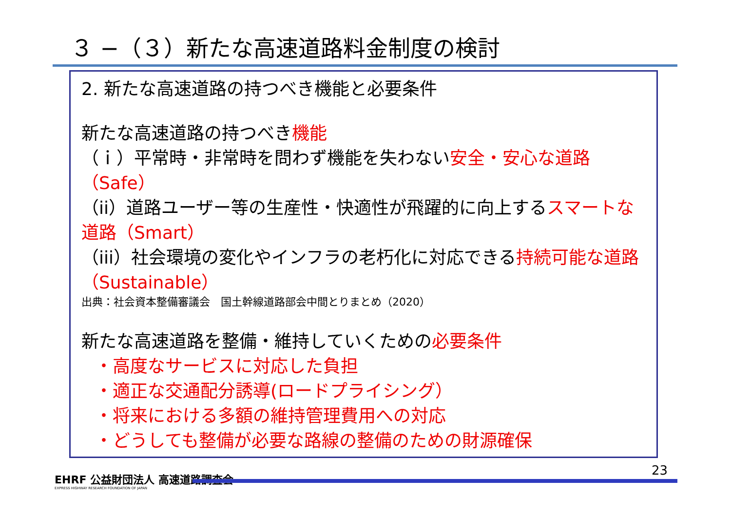３ −（３）新たな高速道路料金制度の検討
2. 新たな高速道路の持つべき機能と必要条件
新たな高速道路の持つべき機能
（ｉ）平常時・非常時を問わず機能を失わない安全・安心な道路（Safe）
（ii）道路ユーザー等の生産性・快適性が飛躍的に向上するスマートな道路（Smart）
（iii）社会環境の変化やインフラの老朽化に対応できる持続可能な道路（Sustainable）
出典：社会資本整備審議会　国土幹線道路部会中間とりまとめ（2020）
新たな高速道路を整備・維持していくための必要条件
・高度なサービスに対応した負担
・適正な交通配分誘導(ロードプライシング）
・将来における多額の維持管理費用への対応
・どうしても整備が必要な路線の整備のための財源確保
EHRF 公益財団法人 高速道路調査会
EXPRESS HIGHWAY RESEARCH FOUNDATION OF JAPAN
23